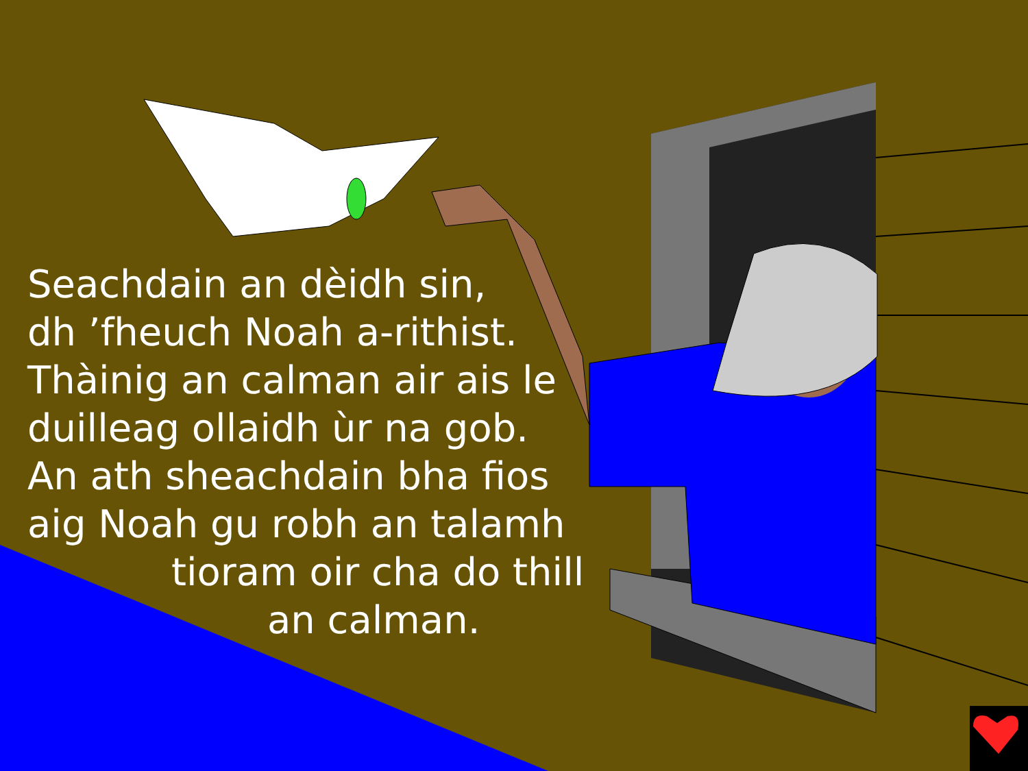Seachdain an dèidh sin,
dh ’fheuch Noah a-rithist.
Thàinig an calman air ais le
duilleag ollaidh ùr na gob.
An ath sheachdain bha fios
aig Noah gu robh an talamh
tioram oir cha do thill
an calman.